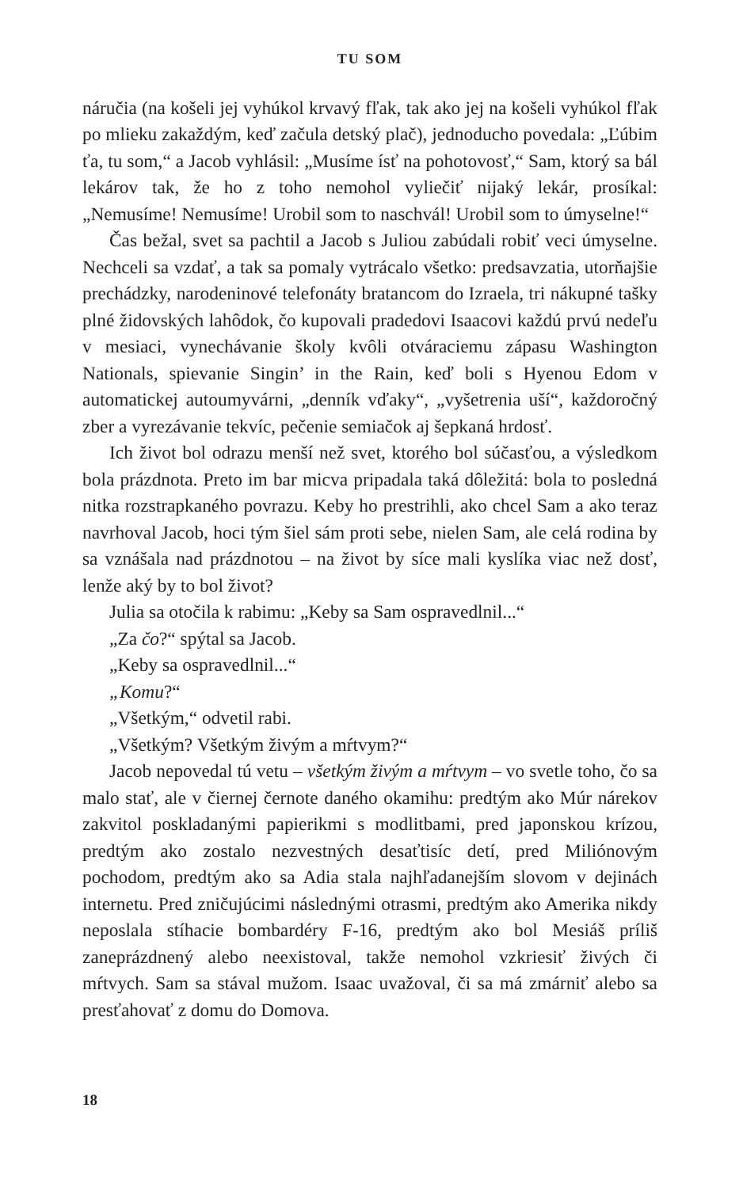TU SOM
náručia (na košeli jej vyhúkol krvavý fľak, tak ako jej na košeli vyhúkol fľak po mlieku zakaždým, keď začula detský plač), jednoducho povedala: „Ľúbim ťa, tu som,“ a Jacob vyhlásil: „Musíme ísť na pohotovosť,“ Sam, ktorý sa bál lekárov tak, že ho z toho nemohol vyliečiť nijaký lekár, prosíkal: „Nemusíme! Nemusíme! Urobil som to naschvál! Urobil som to úmyselne!“
Čas bežal, svet sa pachtil a Jacob s Juliou zabúdali robiť veci úmyselne. Nechceli sa vzdať, a tak sa pomaly vytrácalo všetko: predsavzatia, utorňajšie prechádzky, narodeninové telefonáty bratancom do Izraela, tri nákupné tašky plné židovských lahôdok, čo kupovali pradedovi Isaacovi každú prvú nedeľu v mesiaci, vynechávanie školy kvôli otváraciemu zápasu Washington Nationals, spievanie Singin’ in the Rain, keď boli s Hyenou Edom v automatickej autoumyvárni, „denník vďaky“, „vyšetrenia uší“, každoročný zber a vyrezávanie tekvíc, pečenie semiačok aj šepkaná hrdosť.
Ich život bol odrazu menší než svet, ktorého bol súčasťou, a výsledkom bola prázdnota. Preto im bar micva pripadala taká dôležitá: bola to posledná nitka rozstrapkaného povrazu. Keby ho prestrihli, ako chcel Sam a ako teraz navrhoval Jacob, hoci tým šiel sám proti sebe, nielen Sam, ale celá rodina by sa vznášala nad prázdnotou – na život by síce mali kyslíka viac než dosť, lenže aký by to bol život?
Julia sa otočila k rabimu: „Keby sa Sam ospravedlnil...“
„Za čo?“ spýtal sa Jacob.
„Keby sa ospravedlnil...“
„Komu?“
„Všetkým,“ odvetil rabi.
„Všetkým? Všetkým živým a mŕtvym?“
Jacob nepovedal tú vetu – všetkým živým a mŕtvym – vo svetle toho, čo sa malo stať, ale v čiernej černote daného okamihu: predtým ako Múr nárekov zakvitol poskladanými papierikmi s modlitbami, pred japonskou krízou, predtým ako zostalo nezvestných desaťtisíc detí, pred Miliónovým pochodom, predtým ako sa Adia stala najhľadanejším slovom v dejinách internetu. Pred zničujúcimi následnými otrasmi, predtým ako Amerika nikdy neposlala stíhacie bombardéry F-16, predtým ako bol Mesiáš príliš zaneprázdnený alebo neexistoval, takže nemohol vzkriesiť živých či mŕtvych. Sam sa stával mužom. Isaac uvažoval, či sa má zmárniť alebo sa presťahovať z domu do Domova.
18